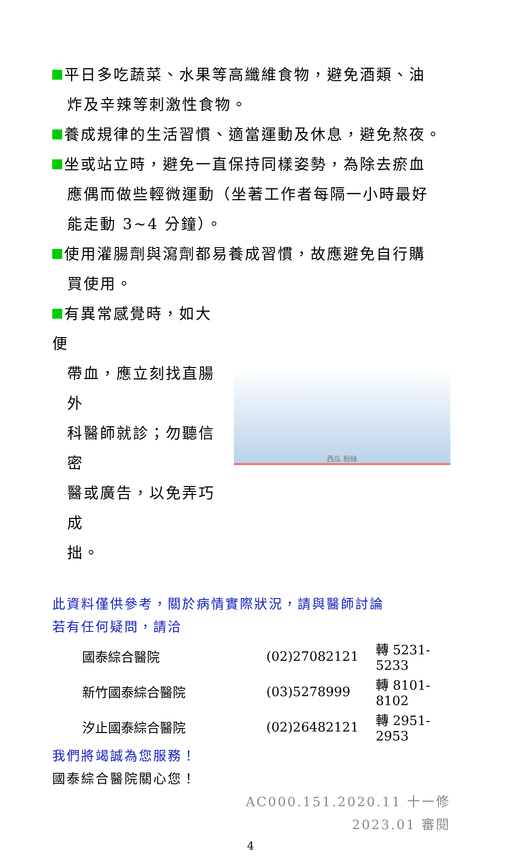平日多吃蔬菜、水果等高纖維食物，避免酒類、油
炸及辛辣等刺激性食物。
養成規律的生活習慣、適當運動及休息，避免熬夜。
坐或站立時，避免一直保持同樣姿勢，為除去瘀血
應偶而做些輕微運動（坐著工作者每隔一小時最好
能走動 3~4 分鐘）。
使用灌腸劑與瀉劑都易養成習慣，故應避免自行購
買使用。
有異常感覺時，如大便
帶血，應立刻找直腸外
科醫師就診；勿聽信密
醫或廣告，以免弄巧成
拙。
西瓜 粉絲
此資料僅供參考，關於病情實際狀況，請與醫師討論
若有任何疑問，請洽
| 國泰綜合醫院 | (02)27082121 | 轉 5231-5233 |
| 新竹國泰綜合醫院 | (03)5278999 | 轉 8101-8102 |
| 汐止國泰綜合醫院 | (02)26482121 | 轉 2951-2953 |
我們將竭誠為您服務！
國泰綜合醫院關心您！
AC000.151.2020.11 十一修
2023.01 審閱
4